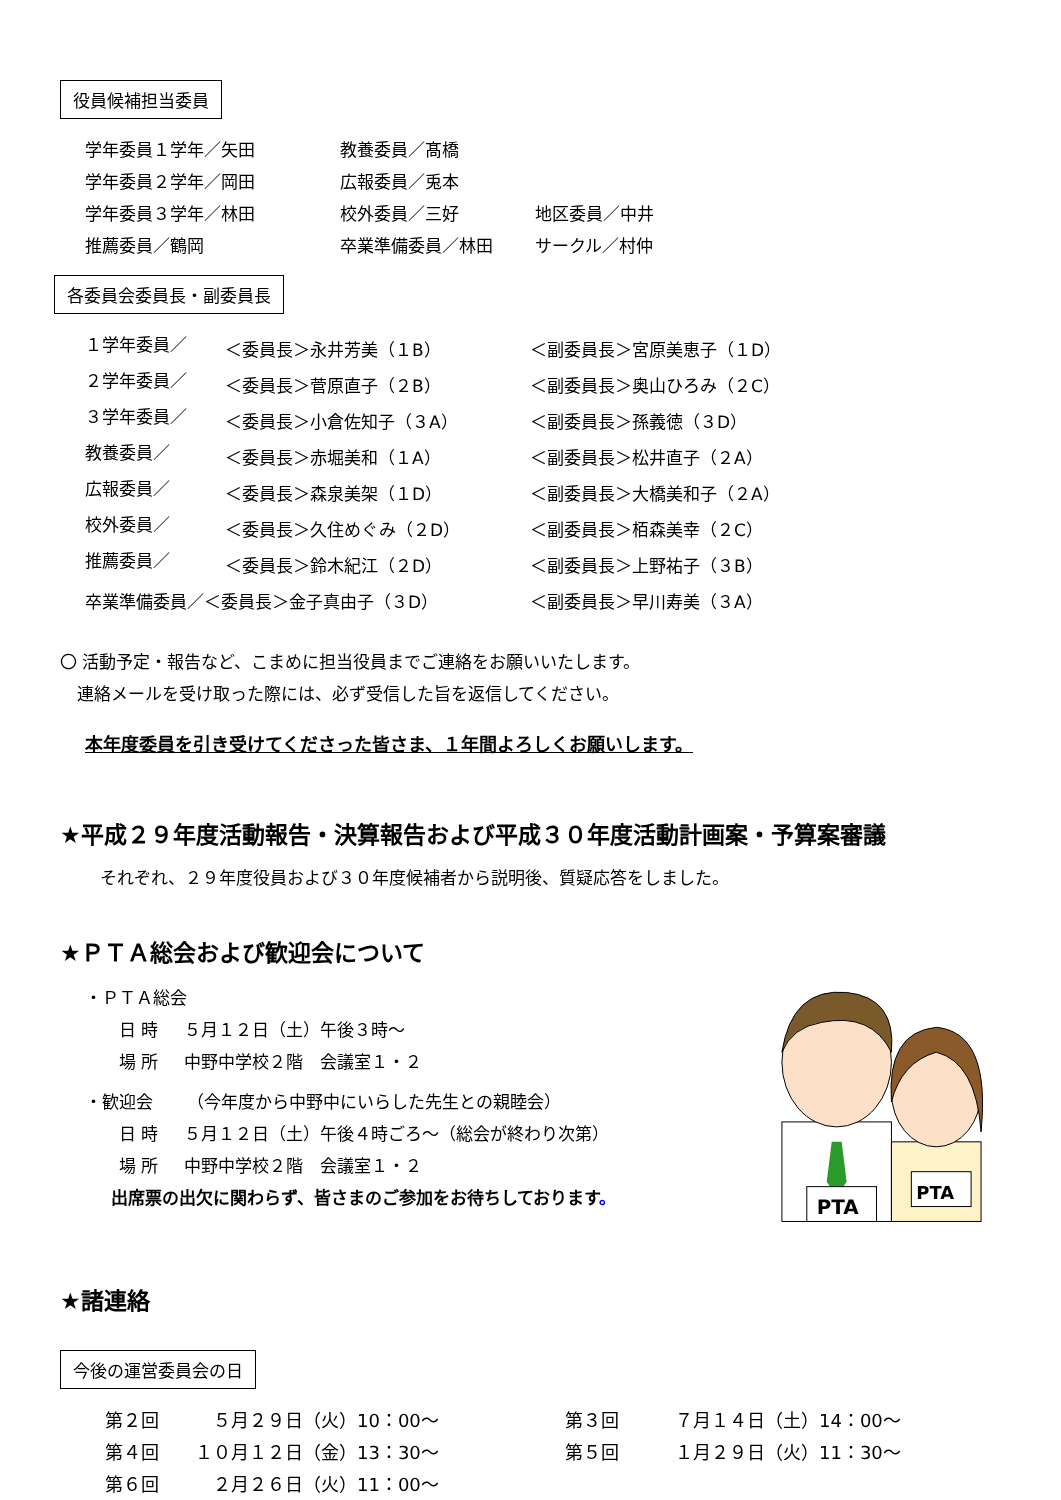役員候補担当委員
| 学年委員１学年／矢田 | 教養委員／髙橋 | |
| 学年委員２学年／岡田 | 広報委員／兎本 | |
| 学年委員３学年／林田 | 校外委員／三好 | 地区委員／中井 |
| 推薦委員／鶴岡 | 卒業準備委員／林田 | サークル／村仲 |
各委員会委員長・副委員長
| １学年委員／ | ＜委員長＞永井芳美（１B） | ＜副委員長＞宮原美恵子（１D） |
| ２学年委員／ | ＜委員長＞菅原直子（２B） | ＜副委員長＞奥山ひろみ（２C） |
| ３学年委員／ | ＜委員長＞小倉佐知子（３A） | ＜副委員長＞孫義徳（３D） |
| 教養委員／ | ＜委員長＞赤堀美和（１A） | ＜副委員長＞松井直子（２A） |
| 広報委員／ | ＜委員長＞森泉美架（１D） | ＜副委員長＞大橋美和子（２A） |
| 校外委員／ | ＜委員長＞久住めぐみ（２D） | ＜副委員長＞栢森美幸（２C） |
| 推薦委員／ | ＜委員長＞鈴木紀江（２D） | ＜副委員長＞上野祐子（３B） |
| 卒業準備委員／＜委員長＞金子真由子（３D） | | ＜副委員長＞早川寿美（３A） |
〇 活動予定・報告など、こまめに担当役員までご連絡をお願いいたします。
 連絡メールを受け取った際には、必ず受信した旨を返信してください。
本年度委員を引き受けてくださった皆さま、１年間よろしくお願いします。
★平成２９年度活動報告・決算報告および平成３０年度活動計画案・予算案審議
それぞれ、２９年度役員および３０年度候補者から説明後、質疑応答をしました。
★ＰＴＡ総会および歓迎会について
・ＰＴＡ総会
  日 時  ５月１２日（土）午後３時～
  場 所  中野中学校２階　会議室１・２
・歓迎会  （今年度から中野中にいらした先生との親睦会）
  日 時  ５月１２日（土）午後４時ごろ～（総会が終わり次第）
  場 所  中野中学校２階　会議室１・２
  出席票の出欠に関わらず、皆さまのご参加をお待ちしております。
PTA
PTA
★諸連絡
今後の運営委員会の日
| 第２回 | ５月２９日（火）10：00～ | 第３回 | ７月１４日（土）14：00～ |
| 第４回 | １０月１２日（金）13：30～ | 第５回 | １月２９日（火）11：30～ |
| 第６回 | ２月２６日（火）11：00～ | | |